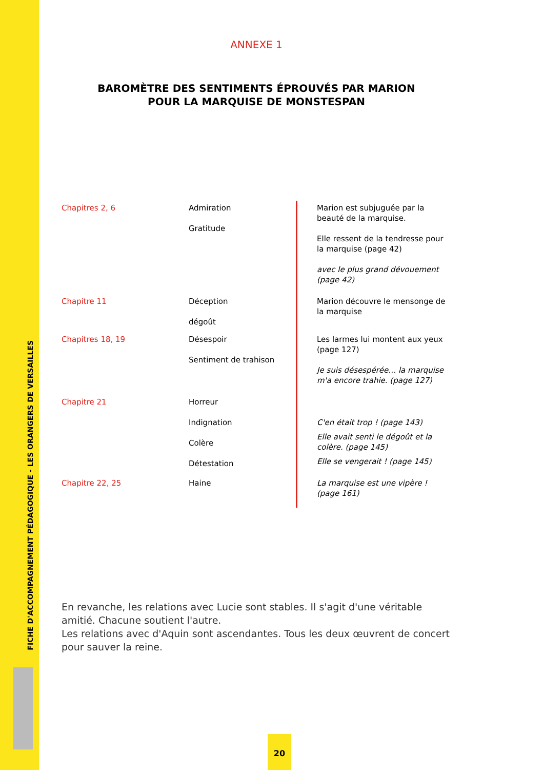FICHE D'ACCOMPAGNEMENT PÉDAGOGIQUE - LES ORANGERS DE VERSAILLES
ANNEXE 1
BAROMÈTRE DES SENTIMENTS ÉPROUVÉS PAR MARION
POUR LA MARQUISE DE MONSTESPAN
| Chapitres 2, 6 | Admiration Gratitude | | Marion est subjuguée par la beauté de la marquise. Elle ressent de la tendresse pour la marquise (page 42) avec le plus grand dévouement (page 42) |
| Chapitre 11 | Déception dégoût | | Marion découvre le mensonge de la marquise |
| Chapitres 18, 19 | Désespoir Sentiment de trahison | | Les larmes lui montent aux yeux (page 127) Je suis désespérée… la marquise m'a encore trahie. (page 127) |
| Chapitre 21 | Horreur Indignation Colère Détestation | | C'en était trop ! (page 143) Elle avait senti le dégoût et la colère. (page 145) Elle se vengerait ! (page 145) |
| Chapitre 22, 25 | Haine | | La marquise est une vipère ! (page 161) |
En revanche, les relations avec Lucie sont stables. Il s'agit d'une véritable amitié. Chacune soutient l'autre.
Les relations avec d'Aquin sont ascendantes. Tous les deux œuvrent de concert pour sauver la reine.
20